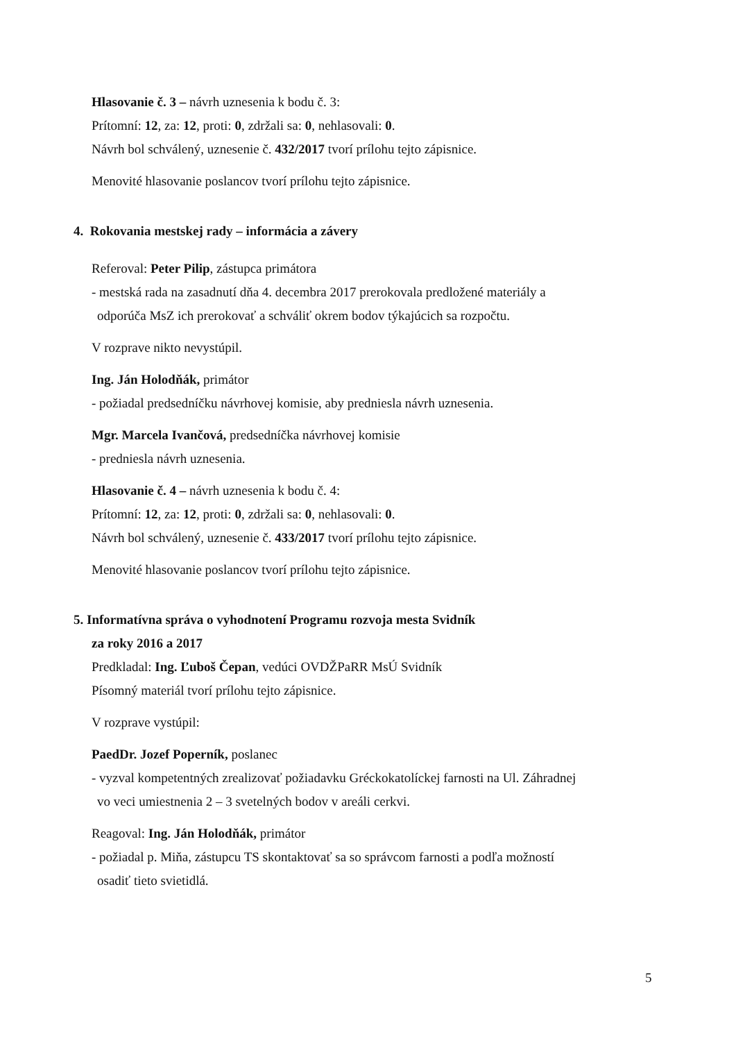Hlasovanie č. 3 – návrh uznesenia k bodu č. 3:
Prítomní: 12, za: 12, proti: 0, zdržali sa: 0, nehlasovali: 0.
Návrh bol schválený, uznesenie č. 432/2017 tvorí prílohu tejto zápisnice.
Menovité hlasovanie poslancov tvorí prílohu tejto zápisnice.
4. Rokovania mestskej rady – informácia a závery
Referoval: Peter Pilip, zástupca primátora
- mestská rada na zasadnutí dňa 4. decembra 2017 prerokovala predložené materiály a
odporúča MsZ ich prerokovať a schváliť okrem bodov týkajúcich sa rozpočtu.
V rozprave nikto nevystúpil.
Ing. Ján Holodňák, primátor
- požiadal predsedníčku návrhovej komisie, aby predniesla návrh uznesenia.
Mgr. Marcela Ivančová, predsedníčka návrhovej komisie
- predniesla návrh uznesenia.
Hlasovanie č. 4 – návrh uznesenia k bodu č. 4:
Prítomní: 12, za: 12, proti: 0, zdržali sa: 0, nehlasovali: 0.
Návrh bol schválený, uznesenie č. 433/2017 tvorí prílohu tejto zápisnice.
Menovité hlasovanie poslancov tvorí prílohu tejto zápisnice.
5. Informatívna správa o vyhodnotení Programu rozvoja mesta Svidník
za roky 2016 a 2017
Predkladal: Ing. Ľuboš Čepan, vedúci OVDŽPaRR MsÚ Svidník
Písomný materiál tvorí prílohu tejto zápisnice.
V rozprave vystúpil:
PaedDr. Jozef Poperník, poslanec
- vyzval kompetentných zrealizovať požiadavku Gréckokatolíckej farnosti na Ul. Záhradnej
vo veci umiestnenia 2 – 3 svetelných bodov v areáli cerkvi.
Reagoval: Ing. Ján Holodňák, primátor
- požiadal p. Miňa, zástupcu TS skontaktovať sa so správcom farnosti a podľa možností
osadiť tieto svietidlá.
5